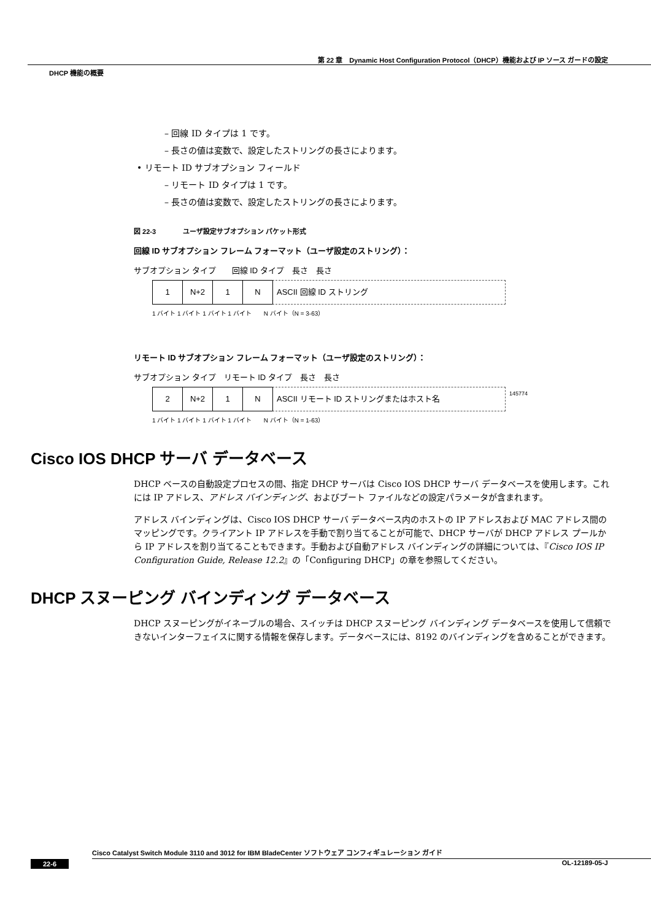第 22 章　Dynamic Host Configuration Protocol（DHCP）機能および IP ソース ガードの設定
DHCP 機能の概要
– 回線 ID タイプは 1 です。
– 長さの値は変数で、設定したストリングの長さによります。
• リモート ID サブオプション フィールド
– リモート ID タイプは 1 です。
– 長さの値は変数で、設定したストリングの長さによります。
図 22-3　　　　ユーザ設定サブオプション パケット形式
回線 ID サブオプション フレーム フォーマット（ユーザ設定のストリング）：
サブオプション タイプ　　回線 ID タイプ　長さ　長さ
1 N+2 1 N ASCII 回線 ID ストリング
1 バイト 1 バイト 1 バイト 1 バイト　　N バイト（N = 3-63）
リモート ID サブオプション フレーム フォーマット（ユーザ設定のストリング）：
サブオプション タイプ　リモート ID タイプ　長さ　長さ
2 N+2 1 N ASCII リモート ID ストリングまたはホスト名
145774
1 バイト 1 バイト 1 バイト 1 バイト　　N バイト（N = 1-63）
Cisco IOS DHCP サーバ データベース
DHCP ベースの自動設定プロセスの間、指定 DHCP サーバは Cisco IOS DHCP サーバ データベースを使用します。これには IP アドレス、アドレス バインディング、およびブート ファイルなどの設定パラメータが含まれます。
アドレス バインディングは、Cisco IOS DHCP サーバ データベース内のホストの IP アドレスおよび MAC アドレス間のマッピングです。クライアント IP アドレスを手動で割り当てることが可能で、DHCP サーバが DHCP アドレス プールから IP アドレスを割り当てることもできます。手動および自動アドレス バインディングの詳細については、『Cisco IOS IP Configuration Guide, Release 12.2』の「Configuring DHCP」の章を参照してください。
DHCP スヌーピング バインディング データベース
DHCP スヌーピングがイネーブルの場合、スイッチは DHCP スヌーピング バインディング データベースを使用して信頼できないインターフェイスに関する情報を保存します。データベースには、8192 のバインディングを含めることができます。
Cisco Catalyst Switch Module 3110 and 3012 for IBM BladeCenter ソフトウェア コンフィギュレーション ガイド
22-6 OL-12189-05-J